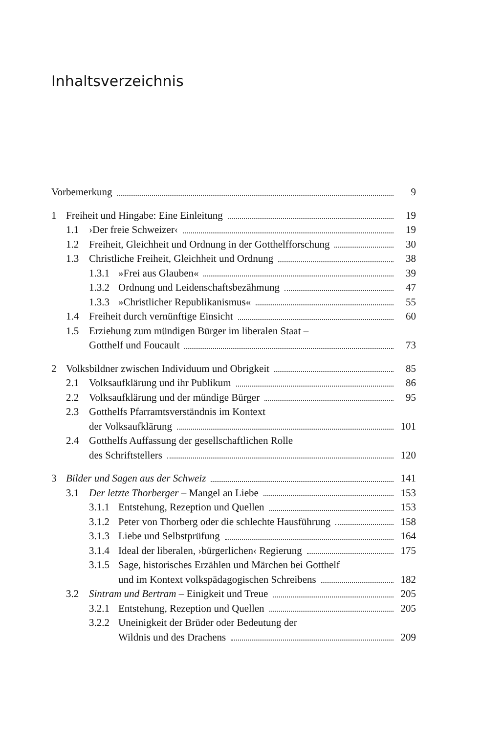Inhaltsverzeichnis
Vorbemerkung 9
1 Freiheit und Hingabe: Eine Einleitung
19
1.1 ›Der freie Schweizer‹ 19
1.2 Freiheit, Gleichheit und Ordnung in der Gotthelfforschung
30
1.3 Christliche Freiheit, Gleichheit und Ordnung
38
1.3.1
»Frei aus Glauben« 39
1.3.2
Ordnung und Leidenschaftsbezähmung
47
1.3.3
»Christlicher Republikanismus« 55
1.4 Freiheit durch vernünftige Einsicht
60
1.5 Erziehung zum mündigen Bürger im liberalen Staat –
Gotthelf und Foucault
73
2 Volksbildner zwischen Individuum und Obrigkeit
85
2.1 Volksaufklärung und ihr Publikum
86
2.2 Volksaufklärung und der mündige Bürger
95
2.3 Gotthelfs Pfarramtsverständnis im Kontext
der Volksaufklärung
101
2.4 Gotthelfs Auffassung der gesellschaftlichen Rolle
des Schriftstellers
120
3 Bilder und Sagen aus der Schweiz
141
3.1 Der letzte Thorberger – Mangel an Liebe
153
3.1.1
Entstehung, Rezeption und Quellen
153
3.1.2
Peter von Thorberg oder die schlechte Hausführung
158
3.1.3
Liebe und Selbstprüfung 164
3.1.4
Ideal der liberalen, ›bürgerlichen‹ Regierung
175
3.1.5
Sage, historisches Erzählen und Märchen bei Gotthelf
und im Kontext volkspädagogischen Schreibens
182
3.2 Sintram und Bertram – Einigkeit und Treue
205
3.2.1
Entstehung, Rezeption und Quellen
205
3.2.2
Uneinigkeit der Brüder oder Bedeutung der
Wildnis und des Drachens
209